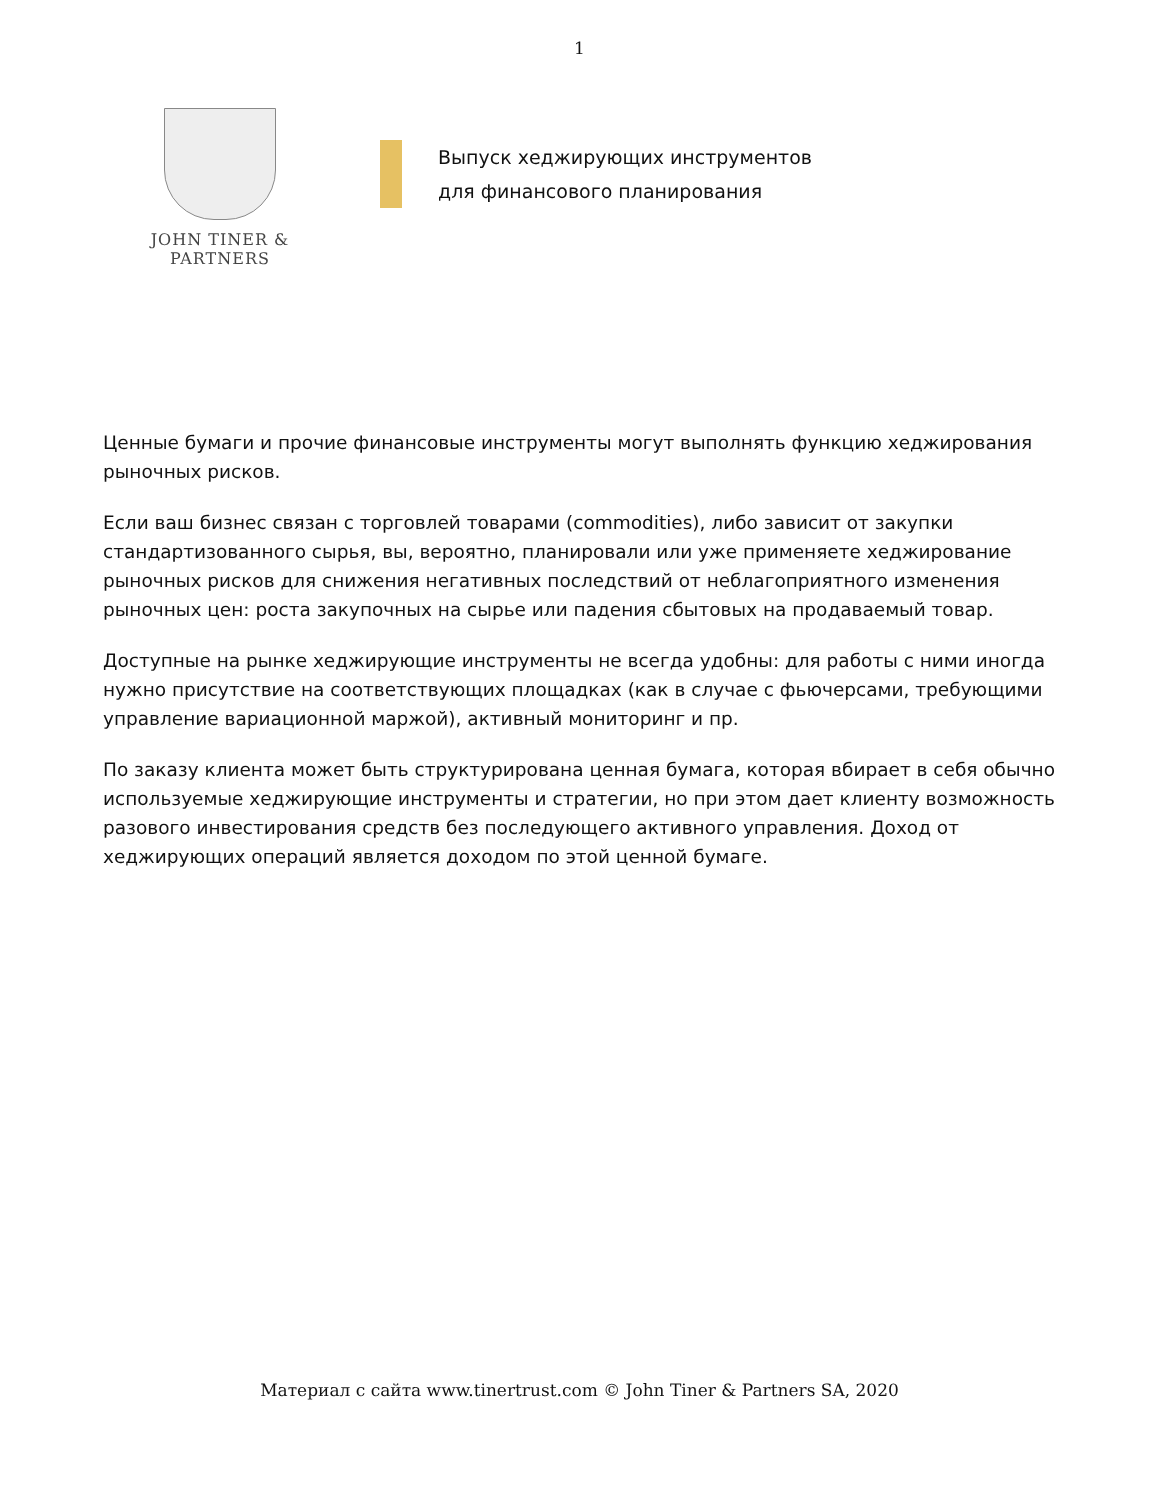1
JOHN TINER & PARTNERS
Выпуск хеджирующих инструментов
для финансового планирования
Ценные бумаги и прочие финансовые инструменты могут выполнять функцию хеджирования рыночных рисков.
Если ваш бизнес связан с торговлей товарами (commodities), либо зависит от закупки стандартизованного сырья, вы, вероятно, планировали или уже применяете хеджирование рыночных рисков для снижения негативных последствий от неблагоприятного изменения рыночных цен: роста закупочных на сырье или падения сбытовых на продаваемый товар.
Доступные на рынке хеджирующие инструменты не всегда удобны: для работы с ними иногда нужно присутствие на соответствующих площадках (как в случае с фьючерсами, требующими управление вариационной маржой), активный мониторинг и пр.
По заказу клиента может быть структурирована ценная бумага, которая вбирает в себя обычно используемые хеджирующие инструменты и стратегии, но при этом дает клиенту возможность разового инвестирования средств без последующего активного управления. Доход от хеджирующих операций является доходом по этой ценной бумаге.
Материал с сайта www.tinertrust.com © John Tiner & Partners SA, 2020